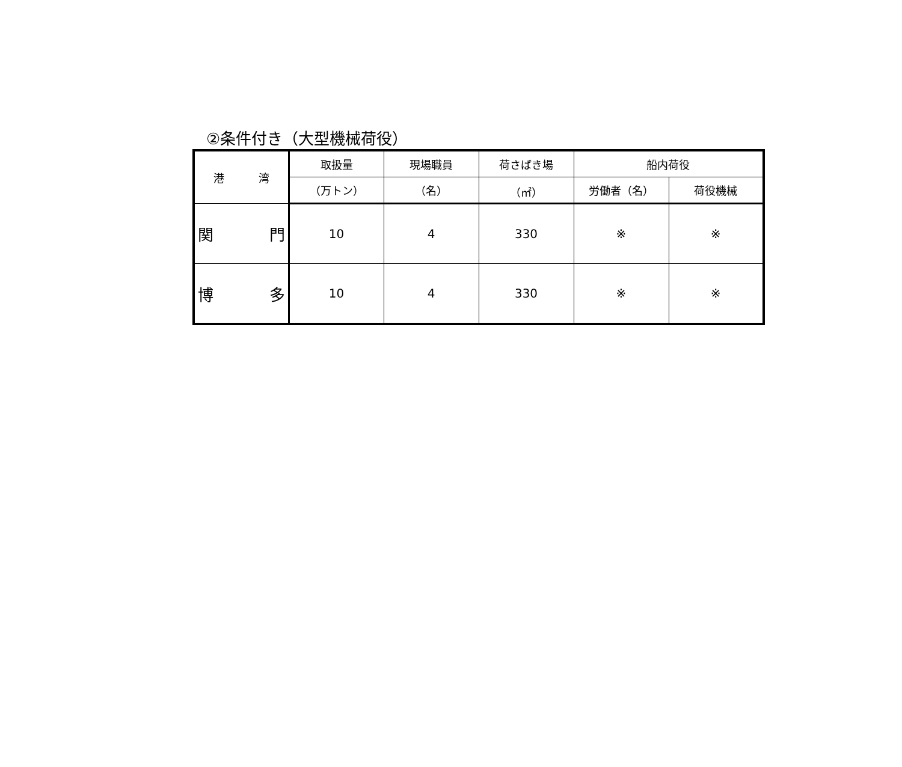②条件付き（大型機械荷役）
| 港 湾 | 取扱量 | 現場職員 | 荷さばき場 | 船内荷役 | |
| --- | --- | --- | --- | --- | --- |
| | （万トン） | （名） | （㎡） | 労働者（名） | 荷役機械 |
| 関 門 | 10 | 4 | 330 | ※ | ※ |
| 博 多 | 10 | 4 | 330 | ※ | ※ |